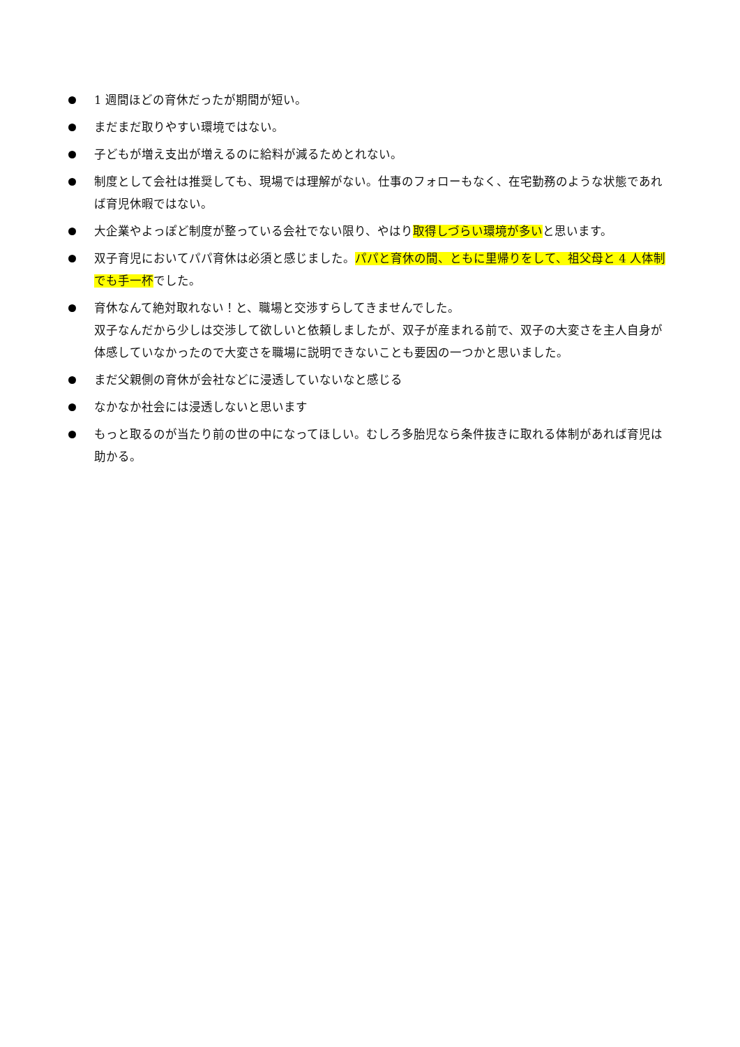1 週間ほどの育休だったが期間が短い。
まだまだ取りやすい環境ではない。
子どもが増え支出が増えるのに給料が減るためとれない。
制度として会社は推奨しても、現場では理解がない。仕事のフォローもなく、在宅勤務のような状態であれば育児休暇ではない。
大企業やよっぽど制度が整っている会社でない限り、やはり取得しづらい環境が多いと思います。
双子育児においてパパ育休は必須と感じました。パパと育休の間、ともに里帰りをして、祖父母と 4 人体制でも手一杯でした。
育休なんて絶対取れない！と、職場と交渉すらしてきませんでした。
双子なんだから少しは交渉して欲しいと依頼しましたが、双子が産まれる前で、双子の大変さを主人自身が体感していなかったので大変さを職場に説明できないことも要因の一つかと思いました。
まだ父親側の育休が会社などに浸透していないなと感じる
なかなか社会には浸透しないと思います
もっと取るのが当たり前の世の中になってほしい。むしろ多胎児なら条件抜きに取れる体制があれば育児は助かる。